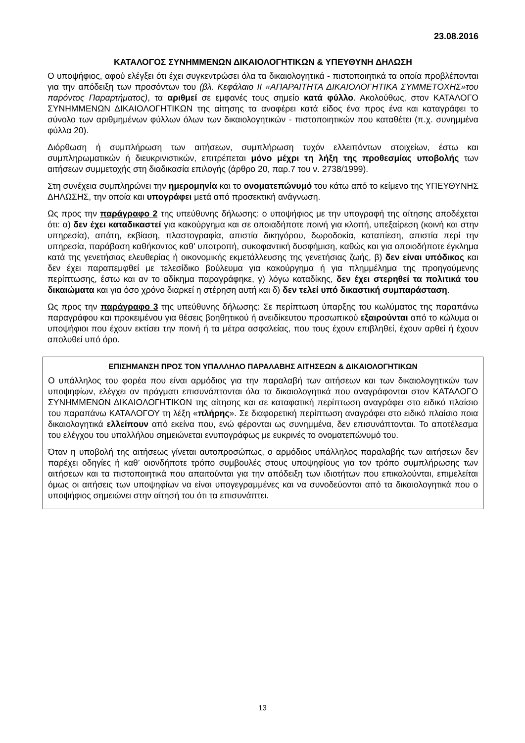23.08.2016
ΚΑΤΑΛΟΓΟΣ ΣΥΝΗΜΜΕΝΩΝ ΔΙΚΑΙΟΛΟΓΗΤΙΚΩΝ & ΥΠΕΥΘΥΝΗ ΔΗΛΩΣΗ
Ο υποψήφιος, αφού ελέγξει ότι έχει συγκεντρώσει όλα τα δικαιολογητικά - πιστοποιητικά τα οποία προβλέπονται για την απόδειξη των προσόντων του (βλ. Κεφάλαιο ΙΙ «ΑΠΑΡΑΙΤΗΤΑ ΔΙΚΑΙΟΛΟΓΗΤΙΚΑ ΣΥΜΜΕΤΟΧΗΣ»του παρόντος Παραρτήματος), τα αριθμεί σε εμφανές τους σημείο κατά φύλλο. Ακολούθως, στον ΚΑΤΑΛΟΓΟ ΣΥΝΗΜΜΕΝΩΝ ΔΙΚΑΙΟΛΟΓΗΤΙΚΩΝ της αίτησης τα αναφέρει κατά είδος ένα προς ένα και καταγράφει το σύνολο των αριθμημένων φύλλων όλων των δικαιολογητικών - πιστοποιητικών που καταθέτει (π.χ. συνημμένα φύλλα 20).
Διόρθωση ή συμπλήρωση των αιτήσεων, συμπλήρωση τυχόν ελλειπόντων στοιχείων, έστω και συμπληρωματικών ή διευκρινιστικών, επιτρέπεται μόνο μέχρι τη λήξη της προθεσμίας υποβολής των αιτήσεων συμμετοχής στη διαδικασία επιλογής (άρθρο 20, παρ.7 του ν. 2738/1999).
Στη συνέχεια συμπληρώνει την ημερομηνία και το ονοματεπώνυμό του κάτω από το κείμενο της ΥΠΕΥΘΥΝΗΣ ΔΗΛΩΣΗΣ, την οποία και υπογράφει μετά από προσεκτική ανάγνωση.
Ως προς την παράγραφο 2 της υπεύθυνης δήλωσης: ο υποψήφιος με την υπογραφή της αίτησης αποδέχεται ότι: α) δεν έχει καταδικαστεί για κακούργημα και σε οποιαδήποτε ποινή για κλοπή, υπεξαίρεση (κοινή και στην υπηρεσία), απάτη, εκβίαση, πλαστογραφία, απιστία δικηγόρου, δωροδοκία, καταπίεση, απιστία περί την υπηρεσία, παράβαση καθήκοντος καθ' υποτροπή, συκοφαντική δυσφήμιση, καθώς και για οποιοδήποτε έγκλημα κατά της γενετήσιας ελευθερίας ή οικονομικής εκμετάλλευσης της γενετήσιας ζωής, β) δεν είναι υπόδικος και δεν έχει παραπεμφθεί με τελεσίδικο βούλευμα για κακούργημα ή για πλημμέλημα της προηγούμενης περίπτωσης, έστω και αν το αδίκημα παραγράφηκε, γ) λόγω καταδίκης, δεν έχει στερηθεί τα πολιτικά του δικαιώματα και για όσο χρόνο διαρκεί η στέρηση αυτή και δ) δεν τελεί υπό δικαστική συμπαράσταση.
Ως προς την παράγραφο 3 της υπεύθυνης δήλωσης: Σε περίπτωση ύπαρξης του κωλύματος της παραπάνω παραγράφου και προκειμένου για θέσεις βοηθητικού ή ανειδίκευτου προσωπικού εξαιρούνται από το κώλυμα οι υποψήφιοι που έχουν εκτίσει την ποινή ή τα μέτρα ασφαλείας, που τους έχουν επιβληθεί, έχουν αρθεί ή έχουν απολυθεί υπό όρο.
ΕΠΙΣΗΜΑΝΣΗ ΠΡΟΣ ΤΟΝ ΥΠΑΛΛΗΛΟ ΠΑΡΑΛΑΒΗΣ ΑΙΤΗΣΕΩΝ & ΔΙΚΑΙΟΛΟΓΗΤΙΚΩΝ
Ο υπάλληλος του φορέα που είναι αρμόδιος για την παραλαβή των αιτήσεων και των δικαιολογητικών των υποψηφίων, ελέγχει αν πράγματι επισυνάπτονται όλα τα δικαιολογητικά που αναγράφονται στον ΚΑΤΑΛΟΓΟ ΣΥΝΗΜΜΕΝΩΝ ΔΙΚΑΙΟΛΟΓΗΤΙΚΩΝ της αίτησης και σε καταφατική περίπτωση αναγράφει στο ειδικό πλαίσιο του παραπάνω ΚΑΤΑΛΟΓΟΥ τη λέξη «πλήρης». Σε διαφορετική περίπτωση αναγράφει στο ειδικό πλαίσιο ποια δικαιολογητικά ελλείπουν από εκείνα που, ενώ φέρονται ως συνημμένα, δεν επισυνάπτονται. Το αποτέλεσμα του ελέγχου του υπαλλήλου σημειώνεται ενυπογράφως με ευκρινές το ονοματεπώνυμό του.
Όταν η υποβολή της αιτήσεως γίνεται αυτοπροσώπως, ο αρμόδιος υπάλληλος παραλαβής των αιτήσεων δεν παρέχει οδηγίες ή καθ’ οιονδήποτε τρόπο συμβουλές στους υποψηφίους για τον τρόπο συμπλήρωσης των αιτήσεων και τα πιστοποιητικά που απαιτούνται για την απόδειξη των ιδιοτήτων που επικαλούνται, επιμελείται όμως οι αιτήσεις των υποψηφίων να είναι υπογεγραμμένες και να συνοδεύονται από τα δικαιολογητικά που ο υποψήφιος σημειώνει στην αίτησή του ότι τα επισυνάπτει.
13